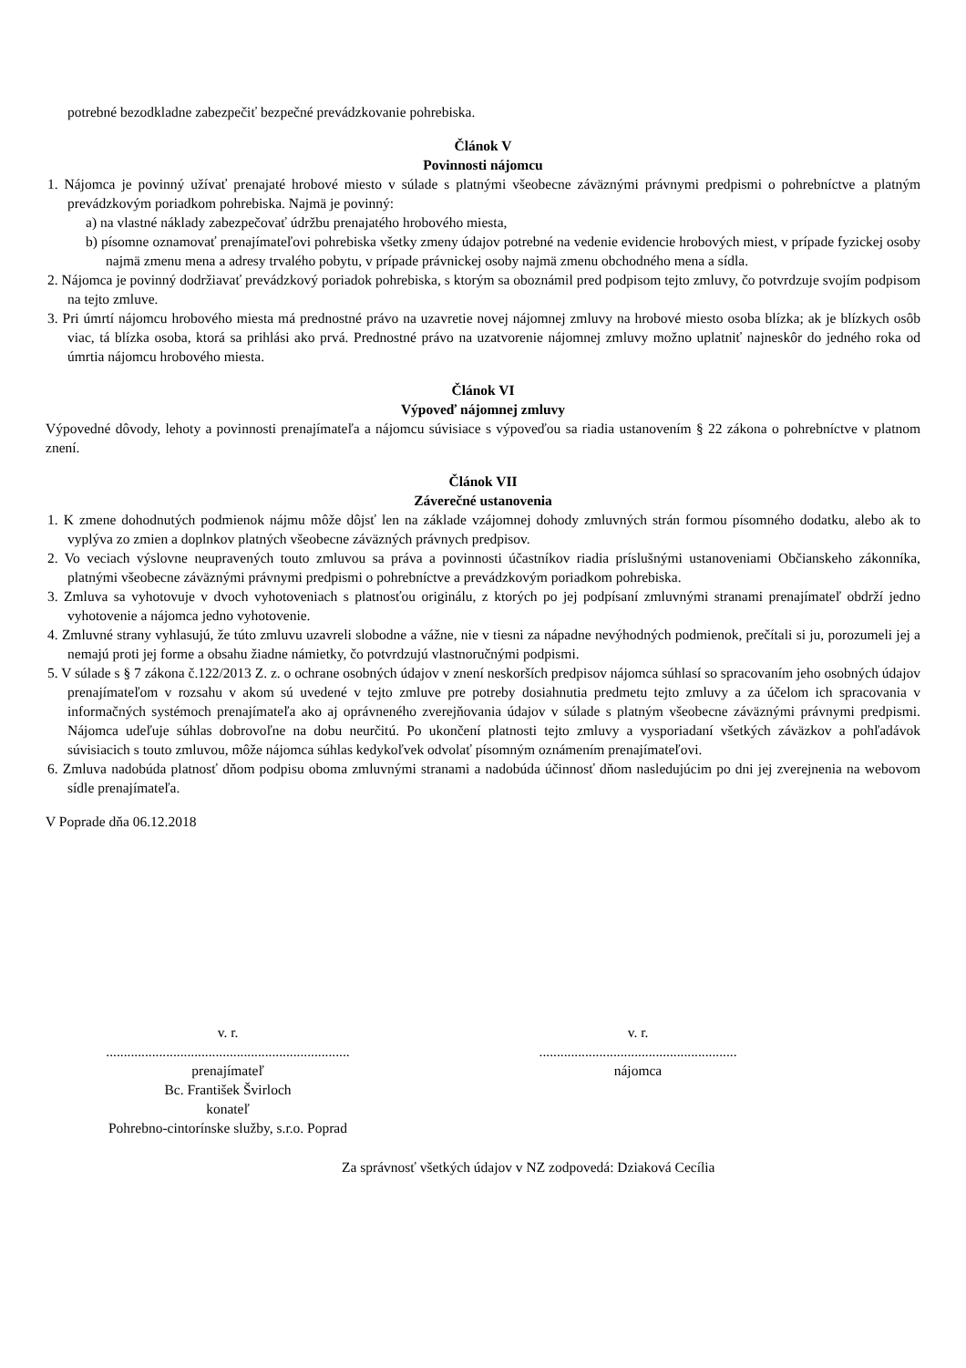potrebné bezodkladne zabezpečiť bezpečné prevádzkovanie pohrebiska.
Článok V
Povinnosti nájomcu
1. Nájomca je povinný užívať prenajaté hrobové miesto v súlade s platnými všeobecne záväznými právnymi predpismi o pohrebníctve a platným prevádzkovým poriadkom pohrebiska. Najmä je povinný:
a) na vlastné náklady zabezpečovať údržbu prenajatého hrobového miesta,
b) písomne oznamovať prenajímateľovi pohrebiska všetky zmeny údajov potrebné na vedenie evidencie hrobových miest, v prípade fyzickej osoby najmä zmenu mena a adresy trvalého pobytu, v prípade právnickej osoby najmä zmenu obchodného mena a sídla.
2. Nájomca je povinný dodržiavať prevádzkový poriadok pohrebiska, s ktorým sa oboznámil pred podpisom tejto zmluvy, čo potvrdzuje svojím podpisom na tejto zmluve.
3. Pri úmrtí nájomcu hrobového miesta má prednostné právo na uzavretie novej nájomnej zmluvy na hrobové miesto osoba blízka; ak je blízkych osôb viac, tá blízka osoba, ktorá sa prihlási ako prvá. Prednostné právo na uzatvorenie nájomnej zmluvy možno uplatniť najneskôr do jedného roka od úmrtia nájomcu hrobového miesta.
Článok VI
Výpoveď nájomnej zmluvy
Výpovedné dôvody, lehoty a povinnosti prenajímateľa a nájomcu súvisiace s výpoveďou sa riadia ustanovením § 22 zákona o pohrebníctve v platnom znení.
Článok VII
Záverečné ustanovenia
1. K zmene dohodnutých podmienok nájmu môže dôjsť len na základe vzájomnej dohody zmluvných strán formou písomného dodatku, alebo ak to vyplýva zo zmien a doplnkov platných všeobecne záväzných právnych predpisov.
2. Vo veciach výslovne neupravených touto zmluvou sa práva a povinnosti účastníkov riadia príslušnými ustanoveniami Občianskeho zákonníka, platnými všeobecne záväznými právnymi predpismi o pohrebníctve a prevádzkovým poriadkom pohrebiska.
3. Zmluva sa vyhotovuje v dvoch vyhotoveniach s platnosťou originálu, z ktorých po jej podpísaní zmluvnými stranami prenajímateľ obdrží jedno vyhotovenie a nájomca jedno vyhotovenie.
4. Zmluvné strany vyhlasujú, že túto zmluvu uzavreli slobodne a vážne, nie v tiesni za nápadne nevýhodných podmienok, prečítali si ju, porozumeli jej a nemajú proti jej forme a obsahu žiadne námietky, čo potvrdzujú vlastnoručnými podpismi.
5. V súlade s § 7 zákona č.122/2013 Z. z. o ochrane osobných údajov v znení neskorších predpisov nájomca súhlasí so spracovaním jeho osobných údajov prenajímateľom v rozsahu v akom sú uvedené v tejto zmluve pre potreby dosiahnutia predmetu tejto zmluvy a za účelom ich spracovania v informačných systémoch prenajímateľa ako aj oprávneného zverejňovania údajov v súlade s platným všeobecne záväznými právnymi predpismi. Nájomca udeľuje súhlas dobrovoľne na dobu neurčitú. Po ukončení platnosti tejto zmluvy a vysporiadaní všetkých záväzkov a pohľadávok súvisiacich s touto zmluvou, môže nájomca súhlas kedykoľvek odvolať písomným oznámením prenajímateľovi.
6. Zmluva nadobúda platnosť dňom podpisu oboma zmluvnými stranami a nadobúda účinnosť dňom nasledujúcim po dni jej zverejnenia na webovom sídle prenajímateľa.
V Poprade dňa 06.12.2018
v. r.
.....................................................................
prenajímateľ
Bc. František Švirloch
konateľ
Pohrebno-cintorínske služby, s.r.o. Poprad
v. r.
........................................................
nájomca
Za správnosť všetkých údajov v NZ zodpovedá: Dziaková Cecília